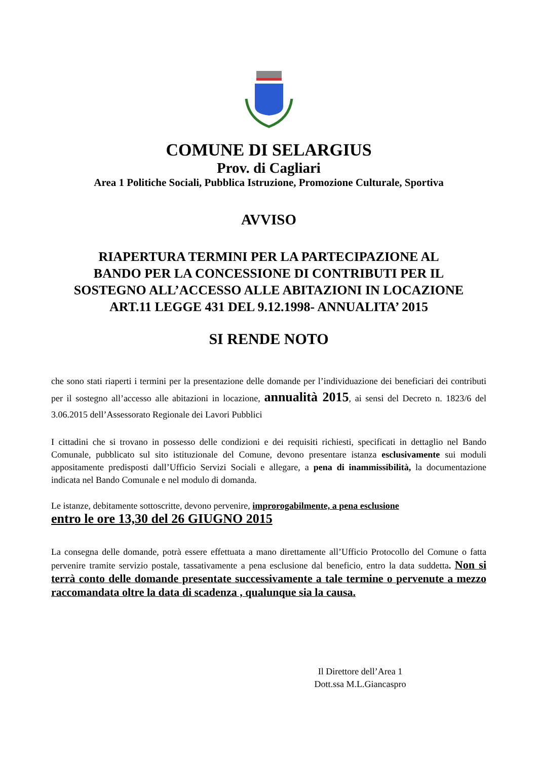COMUNE DI SELARGIUS
Prov. di Cagliari
Area 1 Politiche Sociali, Pubblica Istruzione, Promozione Culturale, Sportiva
AVVISO
RIAPERTURA TERMINI PER LA PARTECIPAZIONE AL
BANDO PER LA CONCESSIONE DI CONTRIBUTI PER IL
SOSTEGNO ALL’ACCESSO ALLE ABITAZIONI IN LOCAZIONE
ART.11 LEGGE 431 DEL 9.12.1998- ANNUALITA’ 2015
SI RENDE NOTO
che sono stati riaperti i termini per la presentazione delle domande per l’individuazione dei beneficiari dei contributi per il sostegno all’accesso alle abitazioni in locazione, annualità 2015, ai sensi del Decreto n. 1823/6 del 3.06.2015 dell’Assessorato Regionale dei Lavori Pubblici
I cittadini che si trovano in possesso delle condizioni e dei requisiti richiesti, specificati in dettaglio nel Bando Comunale, pubblicato sul sito istituzionale del Comune, devono presentare istanza esclusivamente sui moduli appositamente predisposti dall’Ufficio Servizi Sociali e allegare, a pena di inammissibilità, la documentazione indicata nel Bando Comunale e nel modulo di domanda.
Le istanze, debitamente sottoscritte, devono pervenire, improrogabilmente, a pena esclusione
entro le ore 13,30 del 26 GIUGNO 2015
La consegna delle domande, potrà essere effettuata a mano direttamente all’Ufficio Protocollo del Comune o fatta pervenire tramite servizio postale, tassativamente a pena esclusione dal beneficio, entro la data suddetta. Non si terrà conto delle domande presentate successivamente a tale termine o pervenute a mezzo raccomandata oltre la data di scadenza , qualunque sia la causa.
Il Direttore dell’Area 1
Dott.ssa M.L.Giancaspro